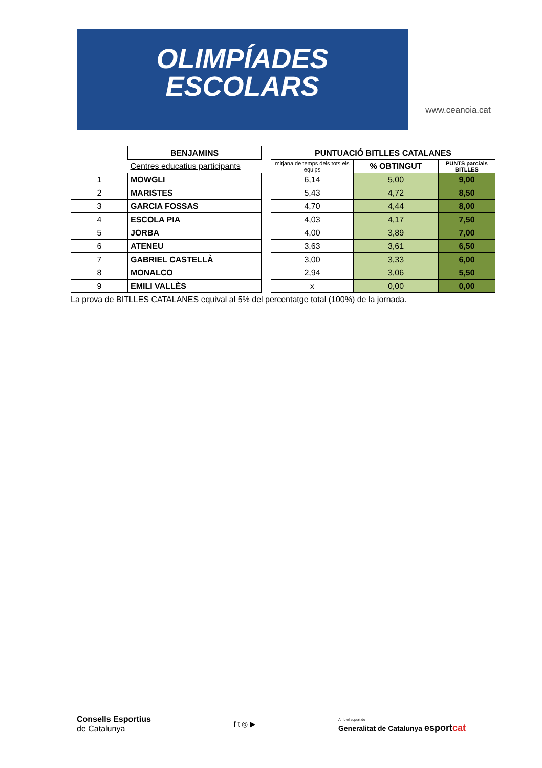OLIMPÍADES
ESCOLARS
www.ceanoia.cat
| | BENJAMINS | | PUNTUACIÓ BITLLES CATALANES | | |
| | Centres educatius participants | | mitjana de temps dels tots els equips | % OBTINGUT | PUNTS parcials BITLLES |
| 1 | MOWGLI | | 6,14 | 5,00 | 9,00 |
| 2 | MARISTES | | 5,43 | 4,72 | 8,50 |
| 3 | GARCIA FOSSAS | | 4,70 | 4,44 | 8,00 |
| 4 | ESCOLA PIA | | 4,03 | 4,17 | 7,50 |
| 5 | JORBA | | 4,00 | 3,89 | 7,00 |
| 6 | ATENEU | | 3,63 | 3,61 | 6,50 |
| 7 | GABRIEL CASTELLÀ | | 3,00 | 3,33 | 6,00 |
| 8 | MONALCO | | 2,94 | 3,06 | 5,50 |
| 9 | EMILI VALLÈS | | x | 0,00 | 0,00 |
La prova de BITLLES CATALANES equival al 5% del percentatge total (100%) de la jornada.
Consells Esportius
de Catalunya
f t ◎ ▶
Amb el suport de
Generalitat de Catalunya esportcat